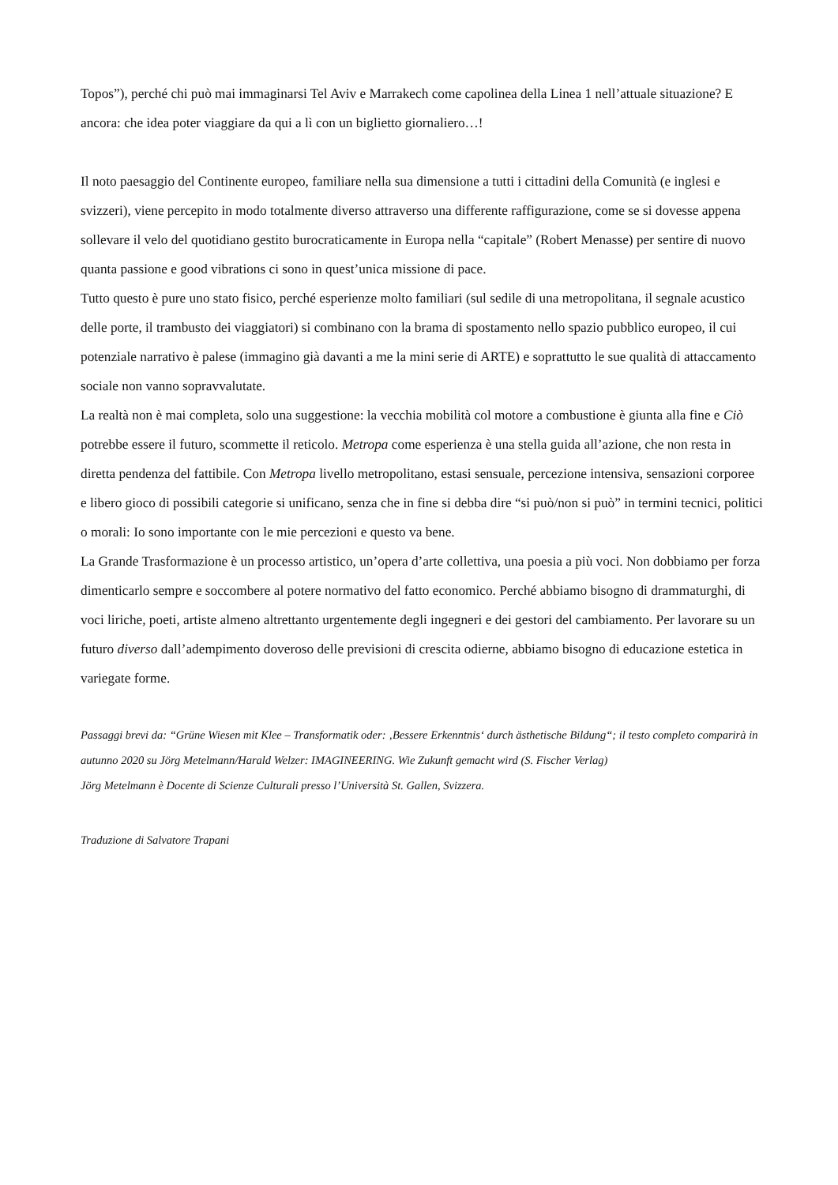Topos”), perché chi può mai immaginarsi Tel Aviv e Marrakech come capolinea della Linea 1 nell’attuale situazione? E ancora: che idea poter viaggiare da qui a lì con un biglietto giornaliero…!
Il noto paesaggio del Continente europeo, familiare nella sua dimensione a tutti i cittadini della Comunità (e inglesi e svizzeri), viene percepito in modo totalmente diverso attraverso una differente raffigurazione, come se si dovesse appena sollevare il velo del quotidiano gestito burocraticamente in Europa nella “capitale” (Robert Menasse) per sentire di nuovo quanta passione e good vibrations ci sono in quest’unica missione di pace.
Tutto questo è pure uno stato fisico, perché esperienze molto familiari (sul sedile di una metropolitana, il segnale acustico delle porte, il trambusto dei viaggiatori) si combinano con la brama di spostamento nello spazio pubblico europeo, il cui potenziale narrativo è palese (immagino già davanti a me la mini serie di ARTE) e soprattutto le sue qualità di attaccamento sociale non vanno sopravvalutate.
La realtà non è mai completa, solo una suggestione: la vecchia mobilità col motore a combustione è giunta alla fine e Ciò potrebbe essere il futuro, scommette il reticolo. Metropa come esperienza è una stella guida all’azione, che non resta in diretta pendenza del fattibile. Con Metropa livello metropolitano, estasi sensuale, percezione intensiva, sensazioni corporee e libero gioco di possibili categorie si unificano, senza che in fine si debba dire “si può/non si può” in termini tecnici, politici o morali: Io sono importante con le mie percezioni e questo va bene.
La Grande Trasformazione è un processo artistico, un’opera d’arte collettiva, una poesia a più voci. Non dobbiamo per forza dimenticarlo sempre e soccombere al potere normativo del fatto economico. Perché abbiamo bisogno di drammaturghi, di voci liriche, poeti, artiste almeno altrettanto urgentemente degli ingegneri e dei gestori del cambiamento. Per lavorare su un futuro diverso dall’adempimento doveroso delle previsioni di crescita odierne, abbiamo bisogno di educazione estetica in variegate forme.
Passaggi brevi da: “Grüne Wiesen mit Klee – Transformatik oder: ‚Bessere Erkenntnis‘ durch ästhetische Bildung“; il testo completo comparirà in autunno 2020 su Jörg Metelmann/Harald Welzer: IMAGINEERING. Wie Zukunft gemacht wird (S. Fischer Verlag)
Jörg Metelmann è Docente di Scienze Culturali presso l’Università St. Gallen, Svizzera.
Traduzione di Salvatore Trapani